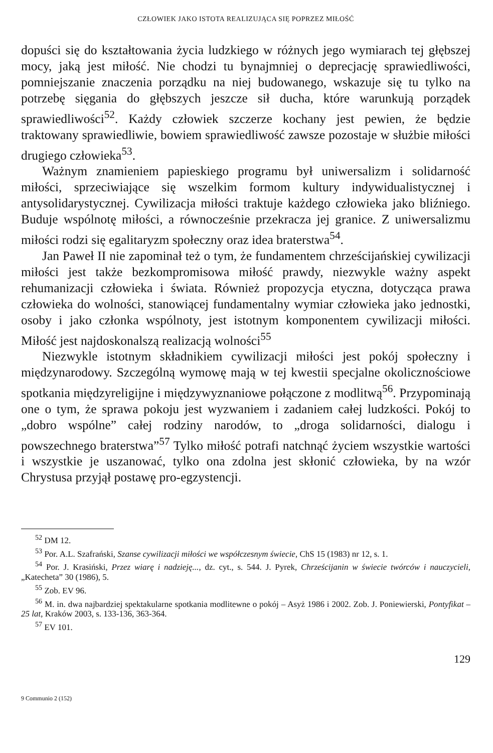CZŁOWIEK JAKO ISTOTA REALIZUJĄCA SIĘ POPRZEZ MIŁOŚĆ
dopuści się do kształtowania życia ludzkiego w różnych jego wymiarach tej głębszej mocy, jaką jest miłość. Nie chodzi tu bynajmniej o deprecjację sprawiedliwości, pomniejszanie znaczenia porządku na niej budowanego, wskazuje się tu tylko na potrzebę sięgania do głębszych jeszcze sił ducha, które warunkują porządek sprawiedliwości<sup>52</sup>. Każdy człowiek szczerze kochany jest pewien, że będzie traktowany sprawiedliwie, bowiem sprawiedliwość zawsze pozostaje w służbie miłości drugiego człowieka<sup>53</sup>.
Ważnym znamieniem papieskiego programu był uniwersalizm i solidarność miłości, sprzeciwiające się wszelkim formom kultury indywidualistycznej i antysolidarystycznej. Cywilizacja miłości traktuje każdego człowieka jako bliźniego. Buduje wspólnotę miłości, a równocześnie przekracza jej granice. Z uniwersalizmu miłości rodzi się egalitaryzm społeczny oraz idea braterstwa<sup>54</sup>.
Jan Paweł II nie zapominał też o tym, że fundamentem chrześcijańskiej cywilizacji miłości jest także bezkompromisowa miłość prawdy, niezwykle ważny aspekt rehumanizacji człowieka i świata. Również propozycja etyczna, dotycząca prawa człowieka do wolności, stanowiącej fundamentalny wymiar człowieka jako jednostki, osoby i jako członka wspólnoty, jest istotnym komponentem cywilizacji miłości. Miłość jest najdoskonalszą realizacją wolności<sup>55</sup>
Niezwykle istotnym składnikiem cywilizacji miłości jest pokój społeczny i międzynarodowy. Szczególną wymowę mają w tej kwestii specjalne okolicznościowe spotkania międzyreligijne i międzywyznaniowe połączone z modlitwą<sup>56</sup>. Przypominają one o tym, że sprawa pokoju jest wyzwaniem i zadaniem całej ludzkości. Pokój to „dobro wspólne” całej rodziny narodów, to „droga solidarności, dialogu i powszechnego braterstwa”<sup>57</sup> Tylko miłość potrafi natchnąć życiem wszystkie wartości i wszystkie je uszanować, tylko ona zdolna jest skłonić człowieka, by na wzór Chrystusa przyjął postawę pro-egzystencji.
<sup>52</sup> DM 12.
<sup>53</sup> Por. A.L. Szafrański, Szanse cywilizacji miłości we współczesnym świecie, ChS 15 (1983) nr 12, s. 1.
<sup>54</sup> Por. J. Krasiński, Przez wiarę i nadzieję..., dz. cyt., s. 544. J. Pyrek, Chrześcijanin w świecie twórców i nauczycieli, „Katecheta” 30 (1986), 5.
<sup>55</sup> Zob. EV 96.
<sup>56</sup> M. in. dwa najbardziej spektakularne spotkania modlitewne o pokój – Asyż 1986 i 2002. Zob. J. Poniewierski, Pontyfikat – 25 lat, Kraków 2003, s. 133-136, 363-364.
<sup>57</sup> EV 101.
129
9 Communio 2 (152)